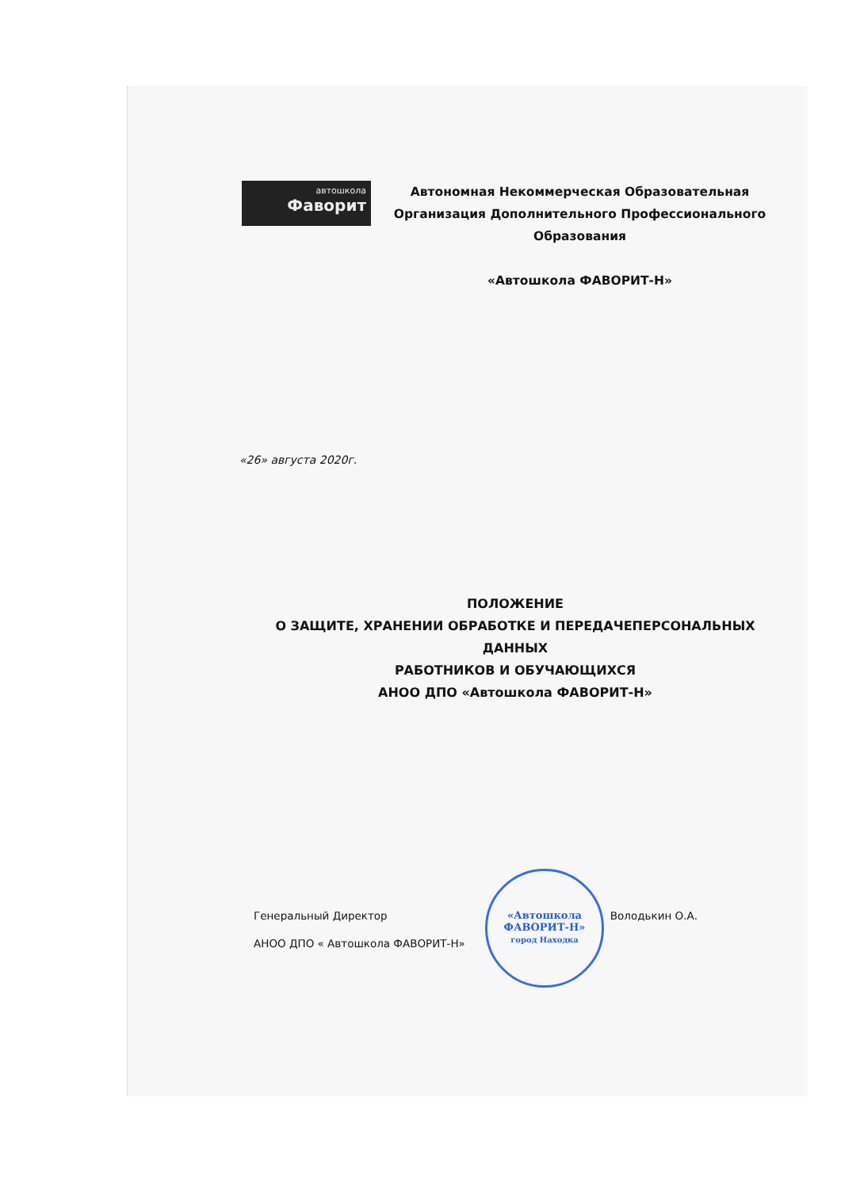автошкола
Фаворит
Автономная Некоммерческая Образовательная Организация Дополнительного Профессионального Образования
«Автошкола ФАВОРИТ-Н»
«26» августа 2020г.
ПОЛОЖЕНИЕ
О ЗАЩИТЕ, ХРАНЕНИИ ОБРАБОТКЕ И ПЕРЕДАЧЕПЕРСОНАЛЬНЫХ ДАННЫХ
РАБОТНИКОВ И ОБУЧАЮЩИХСЯ
АНОО ДПО «Автошкола ФАВОРИТ-Н»
Генеральный Директор
АНОО ДПО « Автошкола ФАВОРИТ-Н»
Володькин О.А.
«Автошкола
ФАВОРИТ-Н»
город Находка